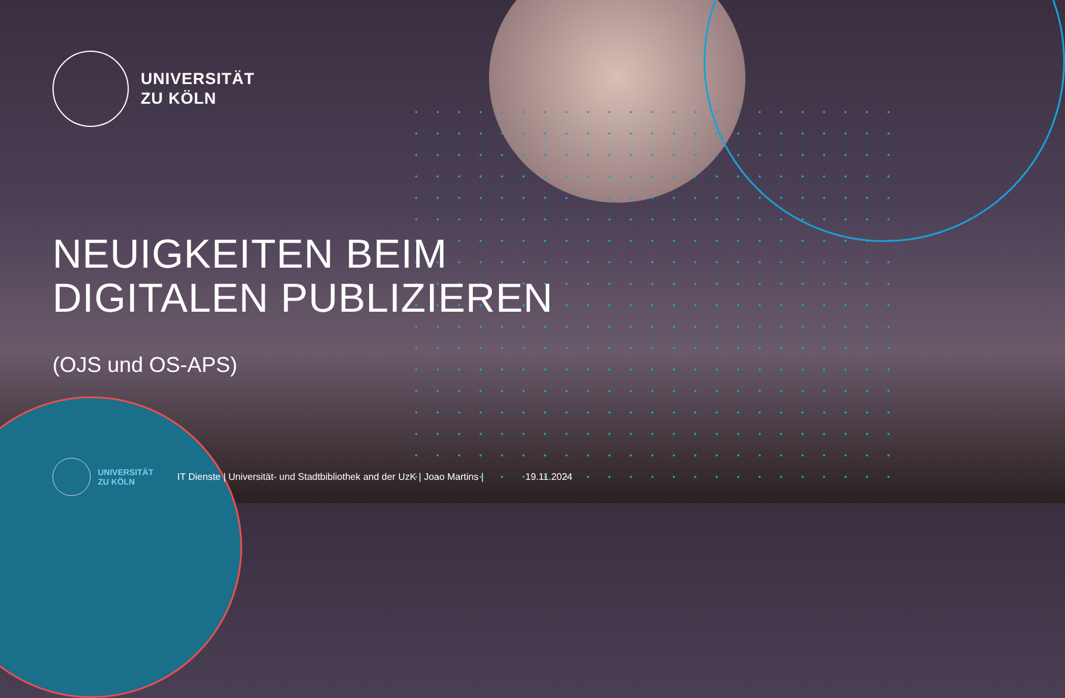UNIVERSITÄT
ZU KÖLN
NEUIGKEITEN BEIM
DIGITALEN PUBLIZIEREN
(OJS und OS-APS)
UNIVERSITÄT
ZU KÖLN
IT Dienste | Universität- und Stadtbibliothek and der UzK | Joao Martins |
19.11.2024